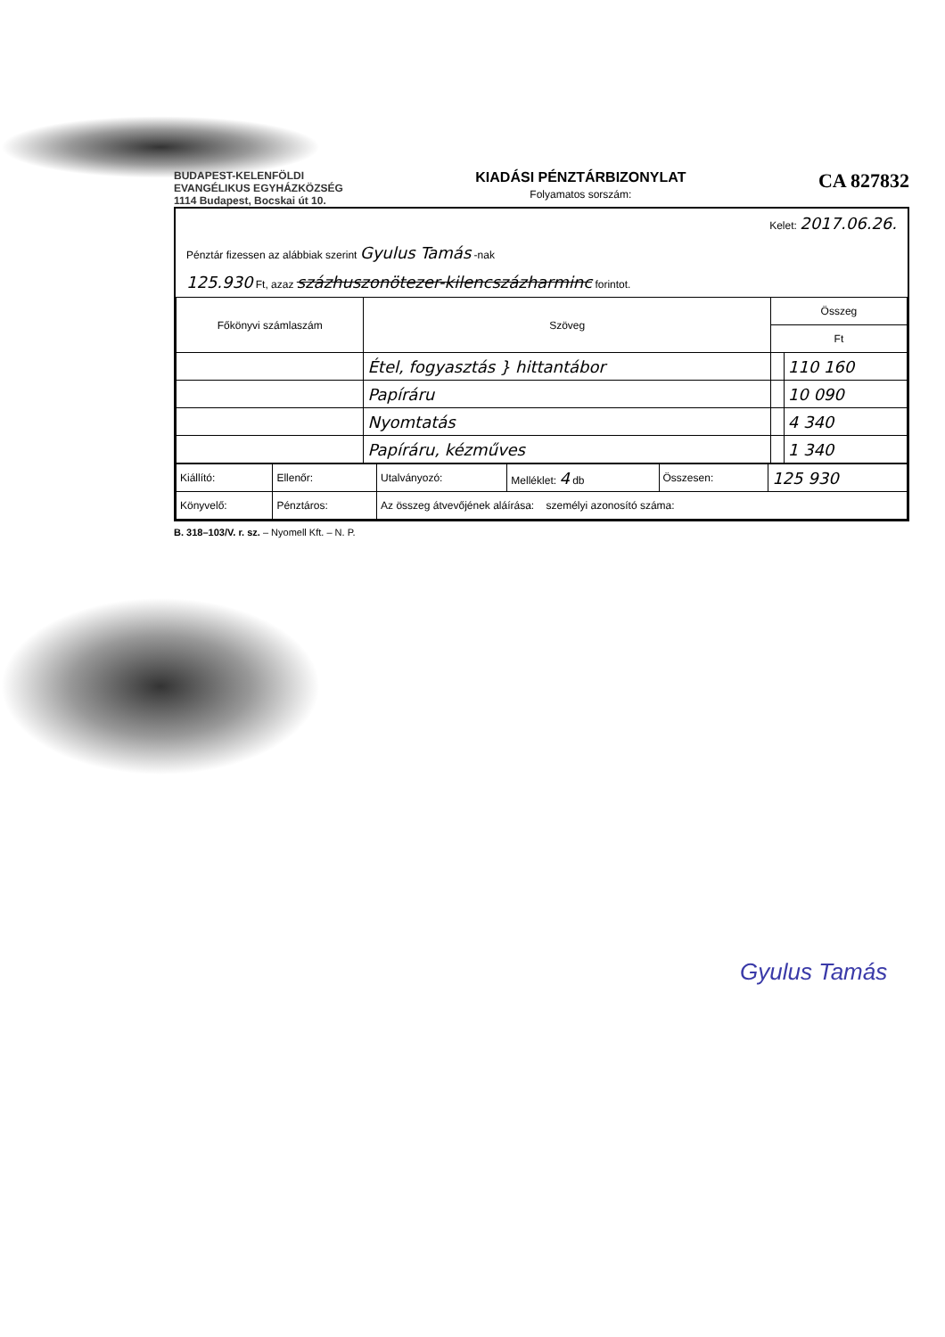BUDAPEST-KELENFÖLDI
EVANGÉLIKUS EGYHÁZKÖZSÉG
1114 Budapest, Bocskai út 10.
KIADÁSI PÉNZTÁRBIZONYLAT
Folyamatos sorszám:
CA 827832
Kelet: 2017.06.26.
Pénztár fizessen az alábbiak szerint Gyulus Tamás -nak
125.930 Ft, azaz százhuszonötezer-kilencszázharminc forintot.
| Főkönyvi számlaszám | Szöveg | Összeg | |
| --- | --- | --- | --- |
| | | Ft | |
| | Étel, fogyasztás } hittantábor | | 110 160 |
| | Papíráru | | 10 090 |
| | Nyomtatás | | 4 340 |
| | Papíráru, kézműves | | 1 340 |
| Kiállító: | Ellenőr: | Utalványozó: | Melléklet: 4 db | Összesen: | 125 930 |
| Könyvelő: | Pénztáros: | Az összeg átvevőjének aláírása: személyi azonosító száma: | | | |
B. 318–103/V. r. sz. – Nyomell Kft. – N. P.
Gyulus Tamás